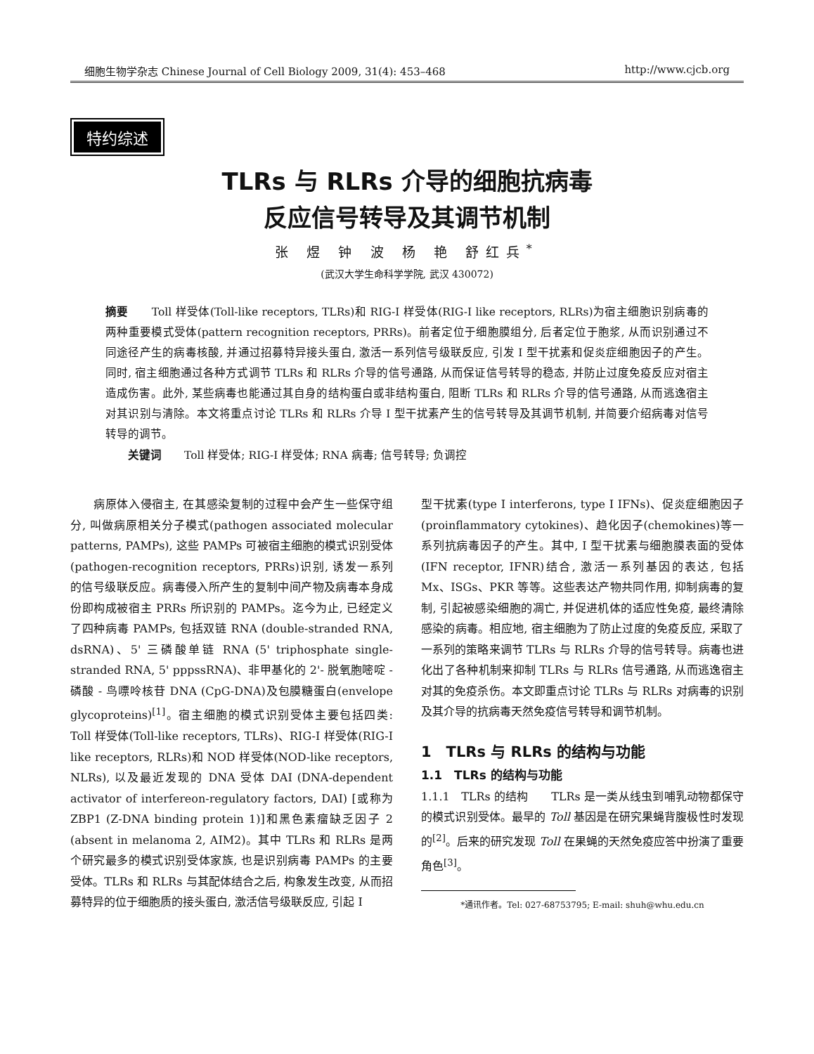细胞生物学杂志 Chinese Journal of Cell Biology 2009, 31(4): 453–468 http://www.cjcb.org
特约综述
TLRs 与 RLRs 介导的细胞抗病毒
反应信号转导及其调节机制
张 煜 钟 波 杨 艳 舒红兵<sup>*</sup>
(武汉大学生命科学学院, 武汉 430072)
摘要　　Toll 样受体(Toll-like receptors, TLRs)和 RIG-I 样受体(RIG-I like receptors, RLRs)为宿主细胞识别病毒的两种重要模式受体(pattern recognition receptors, PRRs)。前者定位于细胞膜组分, 后者定位于胞浆, 从而识别通过不同途径产生的病毒核酸, 并通过招募特异接头蛋白, 激活一系列信号级联反应, 引发 I 型干扰素和促炎症细胞因子的产生。同时, 宿主细胞通过各种方式调节 TLRs 和 RLRs 介导的信号通路, 从而保证信号转导的稳态, 并防止过度免疫反应对宿主造成伤害。此外, 某些病毒也能通过其自身的结构蛋白或非结构蛋白, 阻断 TLRs 和 RLRs 介导的信号通路, 从而逃逸宿主对其识别与清除。本文将重点讨论 TLRs 和 RLRs 介导 I 型干扰素产生的信号转导及其调节机制, 并简要介绍病毒对信号转导的调节。
　　关键词　　Toll 样受体; RIG-I 样受体; RNA 病毒; 信号转导; 负调控
　　病原体入侵宿主, 在其感染复制的过程中会产生一些保守组分, 叫做病原相关分子模式(pathogen associated molecular patterns, PAMPs), 这些 PAMPs 可被宿主细胞的模式识别受体(pathogen-recognition receptors, PRRs)识别, 诱发一系列的信号级联反应。病毒侵入所产生的复制中间产物及病毒本身成份即构成被宿主 PRRs 所识别的 PAMPs。迄今为止, 已经定义了四种病毒 PAMPs, 包括双链 RNA (double-stranded RNA, dsRNA)、5' 三磷酸单链 RNA (5' triphosphate single-stranded RNA, 5' pppssRNA)、非甲基化的 2'- 脱氧胞嘧啶 - 磷酸 - 鸟嘌呤核苷 DNA (CpG-DNA)及包膜糖蛋白(envelope glycoproteins)<sup>[1]</sup>。宿主细胞的模式识别受体主要包括四类: Toll 样受体(Toll-like receptors, TLRs)、RIG-I 样受体(RIG-I like receptors, RLRs)和 NOD 样受体(NOD-like receptors, NLRs), 以及最近发现的 DNA 受体 DAI (DNA-dependent activator of interfereon-regulatory factors, DAI) [或称为 ZBP1 (Z-DNA binding protein 1)]和黑色素瘤缺乏因子 2 (absent in melanoma 2, AIM2)。其中 TLRs 和 RLRs 是两个研究最多的模式识别受体家族, 也是识别病毒 PAMPs 的主要受体。TLRs 和 RLRs 与其配体结合之后, 构象发生改变, 从而招募特异的位于细胞质的接头蛋白, 激活信号级联反应, 引起 I
型干扰素(type I interferons, type I IFNs)、促炎症细胞因子(proinflammatory cytokines)、趋化因子(chemokines)等一系列抗病毒因子的产生。其中, I 型干扰素与细胞膜表面的受体(IFN receptor, IFNR)结合, 激活一系列基因的表达, 包括 Mx、ISGs、PKR 等等。这些表达产物共同作用, 抑制病毒的复制, 引起被感染细胞的凋亡, 并促进机体的适应性免疫, 最终清除感染的病毒。相应地, 宿主细胞为了防止过度的免疫反应, 采取了一系列的策略来调节 TLRs 与 RLRs 介导的信号转导。病毒也进化出了各种机制来抑制 TLRs 与 RLRs 信号通路, 从而逃逸宿主对其的免疫杀伤。本文即重点讨论 TLRs 与 RLRs 对病毒的识别及其介导的抗病毒天然免疫信号转导和调节机制。
1　TLRs 与 RLRs 的结构与功能
1.1　TLRs 的结构与功能
1.1.1　TLRs 的结构　　TLRs 是一类从线虫到哺乳动物都保守的模式识别受体。最早的 Toll 基因是在研究果蝇背腹极性时发现的<sup>[2]</sup>。后来的研究发现 Toll 在果蝇的天然免疫应答中扮演了重要角色<sup>[3]</sup>。
*通讯作者。Tel: 027-68753795; E-mail: shuh@whu.edu.cn